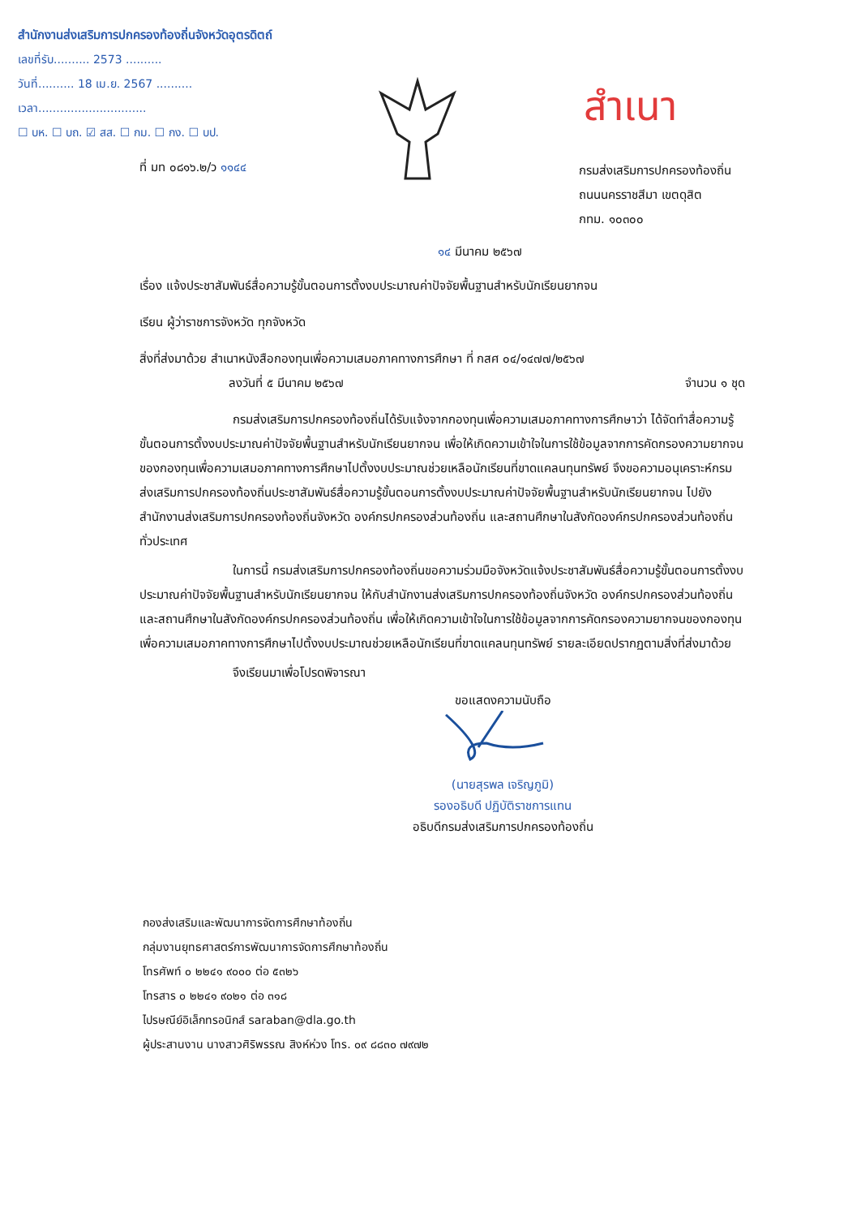สำนักงานส่งเสริมการปกครองท้องถิ่นจังหวัดอุตรดิตถ์
เลขที่รับ.......... 2573 ..........
วันที่.......... 18 เม.ย. 2567 ..........
เวลา..............................
☐ บห. ☐ บถ. ☑ สส. ☐ กม. ☐ กง. ☐ บป.
สำเนา
ที่ มท ๐๘๑๖.๒/ว ๑๑๔๔
กรมส่งเสริมการปกครองท้องถิ่น
ถนนนครราชสีมา เขตดุสิต
กทม. ๑๐๓๐๐
๑๔ มีนาคม ๒๕๖๗
เรื่อง แจ้งประชาสัมพันธ์สื่อความรู้ขั้นตอนการตั้งงบประมาณค่าปัจจัยพื้นฐานสำหรับนักเรียนยากจน
เรียน ผู้ว่าราชการจังหวัด ทุกจังหวัด
สิ่งที่ส่งมาด้วย สำเนาหนังสือกองทุนเพื่อความเสมอภาคทางการศึกษา ที่ กสศ ๐๔/๑๔๗๗/๒๕๖๗
ลงวันที่ ๕ มีนาคม ๒๕๖๗ จำนวน ๑ ชุด
กรมส่งเสริมการปกครองท้องถิ่นได้รับแจ้งจากกองทุนเพื่อความเสมอภาคทางการศึกษาว่า ได้จัดทำสื่อความรู้ขั้นตอนการตั้งงบประมาณค่าปัจจัยพื้นฐานสำหรับนักเรียนยากจน เพื่อให้เกิดความเข้าใจในการใช้ข้อมูลจากการคัดกรองความยากจนของกองทุนเพื่อความเสมอภาคทางการศึกษาไปตั้งงบประมาณช่วยเหลือนักเรียนที่ขาดแคลนทุนทรัพย์ จึงขอความอนุเคราะห์กรมส่งเสริมการปกครองท้องถิ่นประชาสัมพันธ์สื่อความรู้ขั้นตอนการตั้งงบประมาณค่าปัจจัยพื้นฐานสำหรับนักเรียนยากจน ไปยังสำนักงานส่งเสริมการปกครองท้องถิ่นจังหวัด องค์กรปกครองส่วนท้องถิ่น และสถานศึกษาในสังกัดองค์กรปกครองส่วนท้องถิ่นทั่วประเทศ
ในการนี้ กรมส่งเสริมการปกครองท้องถิ่นขอความร่วมมือจังหวัดแจ้งประชาสัมพันธ์สื่อความรู้ขั้นตอนการตั้งงบประมาณค่าปัจจัยพื้นฐานสำหรับนักเรียนยากจน ให้กับสำนักงานส่งเสริมการปกครองท้องถิ่นจังหวัด องค์กรปกครองส่วนท้องถิ่น และสถานศึกษาในสังกัดองค์กรปกครองส่วนท้องถิ่น เพื่อให้เกิดความเข้าใจในการใช้ข้อมูลจากการคัดกรองความยากจนของกองทุนเพื่อความเสมอภาคทางการศึกษาไปตั้งงบประมาณช่วยเหลือนักเรียนที่ขาดแคลนทุนทรัพย์ รายละเอียดปรากฏตามสิ่งที่ส่งมาด้วย
จึงเรียนมาเพื่อโปรดพิจารณา
ขอแสดงความนับถือ
(นายสุรพล เจริญภูมิ)
รองอธิบดี ปฏิบัติราชการแทน
อธิบดีกรมส่งเสริมการปกครองท้องถิ่น
กองส่งเสริมและพัฒนาการจัดการศึกษาท้องถิ่น
กลุ่มงานยุทธศาสตร์การพัฒนาการจัดการศึกษาท้องถิ่น
โทรศัพท์ ๐ ๒๒๔๑ ๙๐๐๐ ต่อ ๕๓๒๖
โทรสาร ๐ ๒๒๔๑ ๙๐๒๑ ต่อ ๓๑๘
ไปรษณีย์อิเล็กทรอนิกส์ saraban@dla.go.th
ผู้ประสานงาน นางสาวศิริพรรณ สิงห์ห่วง โทร. ๐๙ ๘๘๓๐ ๗๙๗๒